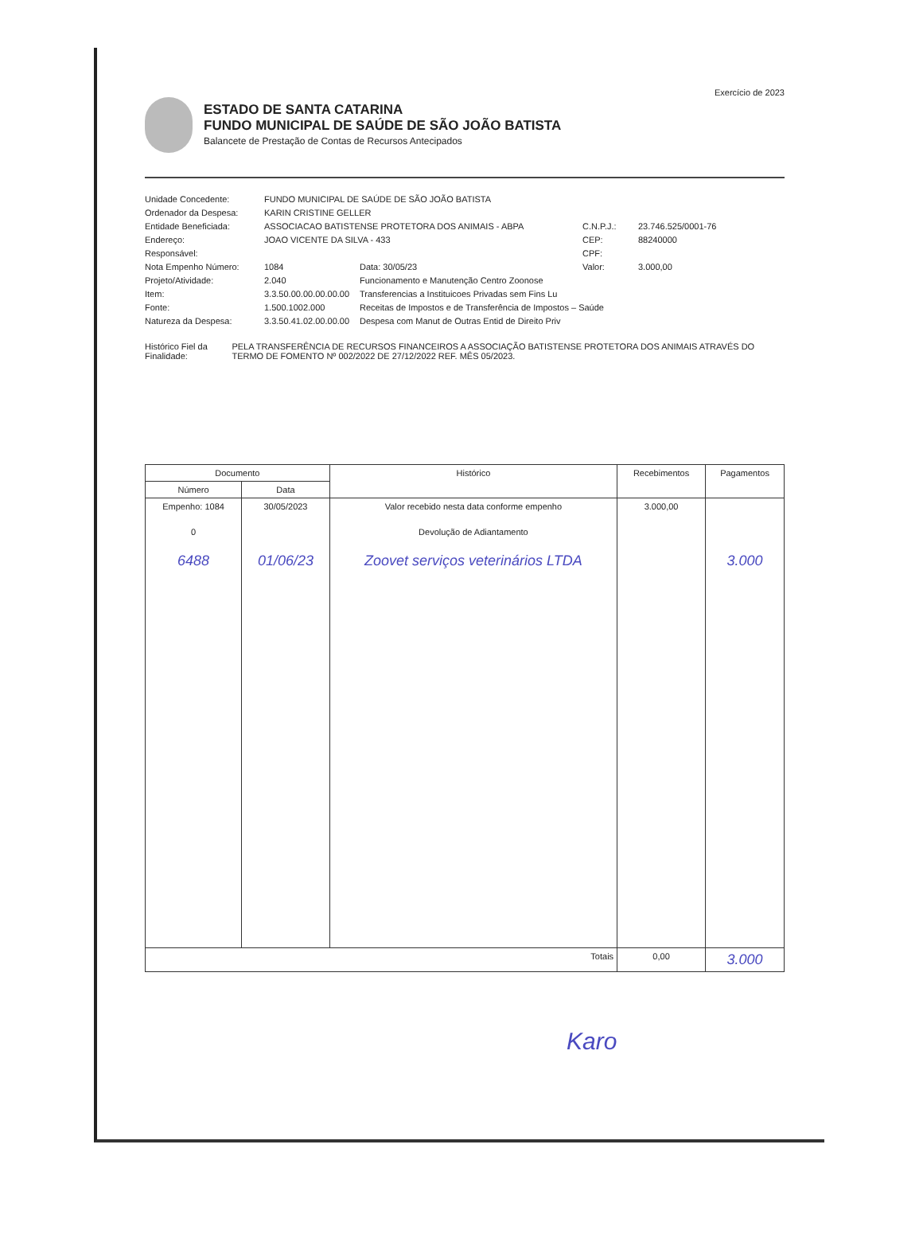Exercício de 2023
ESTADO DE SANTA CATARINA
FUNDO MUNICIPAL DE SAÚDE DE SÃO JOÃO BATISTA
Balancete de Prestação de Contas de Recursos Antecipados
Unidade Concedente:
FUNDO MUNICIPAL DE SAÚDE DE SÃO JOÃO BATISTA
Ordenador da Despesa:
KARIN CRISTINE GELLER
Entidade Beneficiada:
ASSOCIACAO BATISTENSE PROTETORA DOS ANIMAIS - ABPA
C.N.P.J.:
23.746.525/0001-76
Endereço:
JOAO VICENTE DA SILVA - 433
CEP:
88240000
Responsável:
CPF:
Nota Empenho Número:
1084
Data: 30/05/23
Valor:
3.000,00
Projeto/Atividade:
2.040
Funcionamento e Manutenção Centro Zoonose
Item:
3.3.50.00.00.00.00.00
Transferencias a Instituicoes Privadas sem Fins Lu
Fonte:
1.500.1002.000
Receitas de Impostos e de Transferência de Impostos – Saúde
Natureza da Despesa:
3.3.50.41.02.00.00.00
Despesa com Manut de Outras Entid de Direito Priv
Histórico Fiel da Finalidade:
PELA TRANSFERÊNCIA DE RECURSOS FINANCEIROS A ASSOCIAÇÃO BATISTENSE PROTETORA DOS ANIMAIS ATRAVÉS DO TERMO DE FOMENTO Nº 002/2022 DE 27/12/2022 REF. MÊS 05/2023.
| Documento | | Histórico | Recebimentos | Pagamentos |
| --- | --- | --- | --- | --- |
| Número | Data | | | |
| Empenho: 1084 | 30/05/2023 | Valor recebido nesta data conforme empenho | 3.000,00 | |
| 0 | | Devolução de Adiantamento | | |
| 6488 | 01/06/23 | Zoovet serviços veterinários LTDA | | 3.000 |
| Totais | | | 0,00 | 3.000 |
Karo